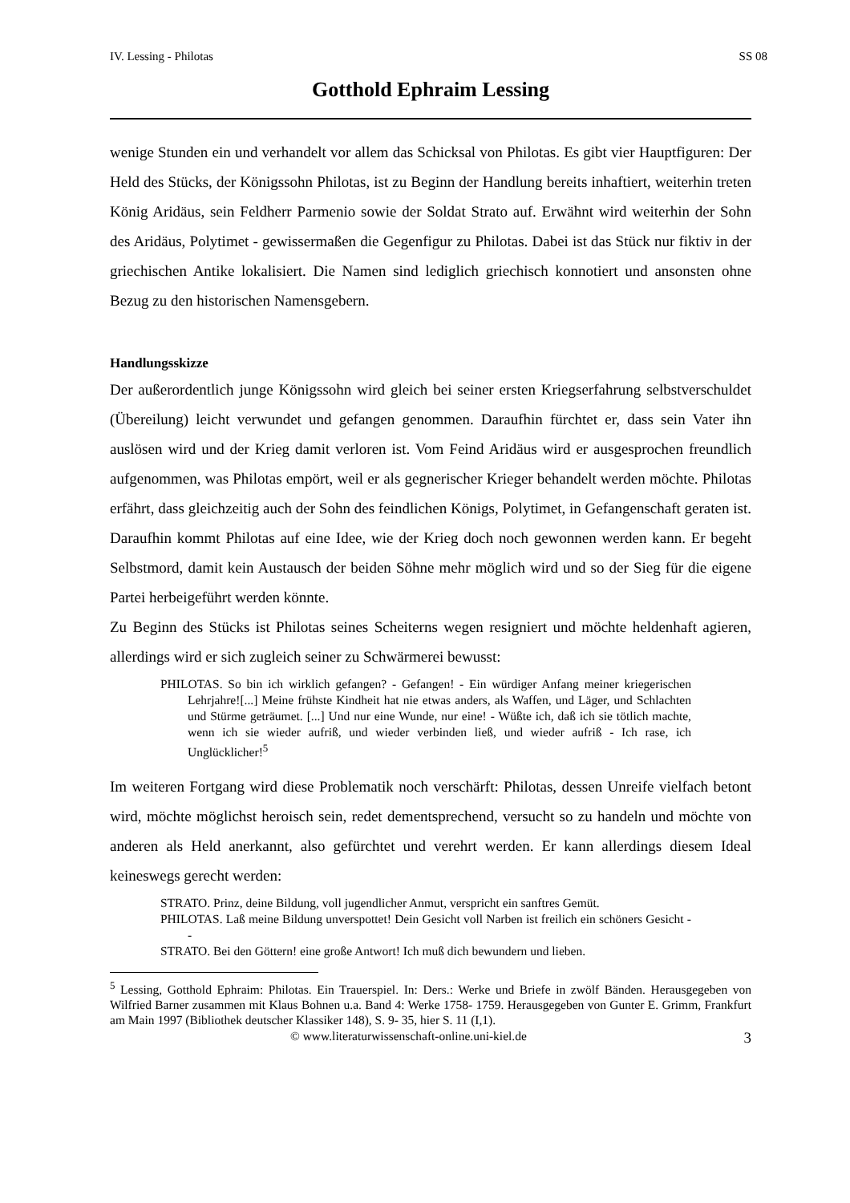IV. Lessing - Philotas SS 08
Gotthold Ephraim Lessing
wenige Stunden ein und verhandelt vor allem das Schicksal von Philotas. Es gibt vier Hauptfiguren: Der Held des Stücks, der Königssohn Philotas, ist zu Beginn der Handlung bereits inhaftiert, weiterhin treten König Aridäus, sein Feldherr Parmenio sowie der Soldat Strato auf. Erwähnt wird weiterhin der Sohn des Aridäus, Polytimet - gewissermaßen die Gegenfigur zu Philotas. Dabei ist das Stück nur fiktiv in der griechischen Antike lokalisiert. Die Namen sind lediglich griechisch konnotiert und ansonsten ohne Bezug zu den historischen Namensgebern.
Handlungsskizze
Der außerordentlich junge Königssohn wird gleich bei seiner ersten Kriegserfahrung selbstverschuldet (Übereilung) leicht verwundet und gefangen genommen. Daraufhin fürchtet er, dass sein Vater ihn auslösen wird und der Krieg damit verloren ist. Vom Feind Aridäus wird er ausgesprochen freundlich aufgenommen, was Philotas empört, weil er als gegnerischer Krieger behandelt werden möchte. Philotas erfährt, dass gleichzeitig auch der Sohn des feindlichen Königs, Polytimet, in Gefangenschaft geraten ist. Daraufhin kommt Philotas auf eine Idee, wie der Krieg doch noch gewonnen werden kann. Er begeht Selbstmord, damit kein Austausch der beiden Söhne mehr möglich wird und so der Sieg für die eigene Partei herbeigeführt werden könnte.
Zu Beginn des Stücks ist Philotas seines Scheiterns wegen resigniert und möchte heldenhaft agieren, allerdings wird er sich zugleich seiner zu Schwärmerei bewusst:
PHILOTAS. So bin ich wirklich gefangen? - Gefangen! - Ein würdiger Anfang meiner kriegerischen Lehrjahre![...] Meine frühste Kindheit hat nie etwas anders, als Waffen, und Läger, und Schlachten und Stürme geträumet. [...] Und nur eine Wunde, nur eine! - Wüßte ich, daß ich sie tötlich machte, wenn ich sie wieder aufriß, und wieder verbinden ließ, und wieder aufriß - Ich rase, ich Unglücklicher!<sup>5</sup>
Im weiteren Fortgang wird diese Problematik noch verschärft: Philotas, dessen Unreife vielfach betont wird, möchte möglichst heroisch sein, redet dementsprechend, versucht so zu handeln und möchte von anderen als Held anerkannt, also gefürchtet und verehrt werden. Er kann allerdings diesem Ideal keineswegs gerecht werden:
STRATO. Prinz, deine Bildung, voll jugendlicher Anmut, verspricht ein sanftres Gemüt.
PHILOTAS. Laß meine Bildung unverspottet! Dein Gesicht voll Narben ist freilich ein schöners Gesicht - -
STRATO. Bei den Göttern! eine große Antwort! Ich muß dich bewundern und lieben.
<sup>5</sup> Lessing, Gotthold Ephraim: Philotas. Ein Trauerspiel. In: Ders.: Werke und Briefe in zwölf Bänden. Herausgegeben von Wilfried Barner zusammen mit Klaus Bohnen u.a. Band 4: Werke 1758- 1759. Herausgegeben von Gunter E. Grimm, Frankfurt am Main 1997 (Bibliothek deutscher Klassiker 148), S. 9- 35, hier S. 11 (I,1).
© www.literaturwissenschaft-online.uni-kiel.de 3